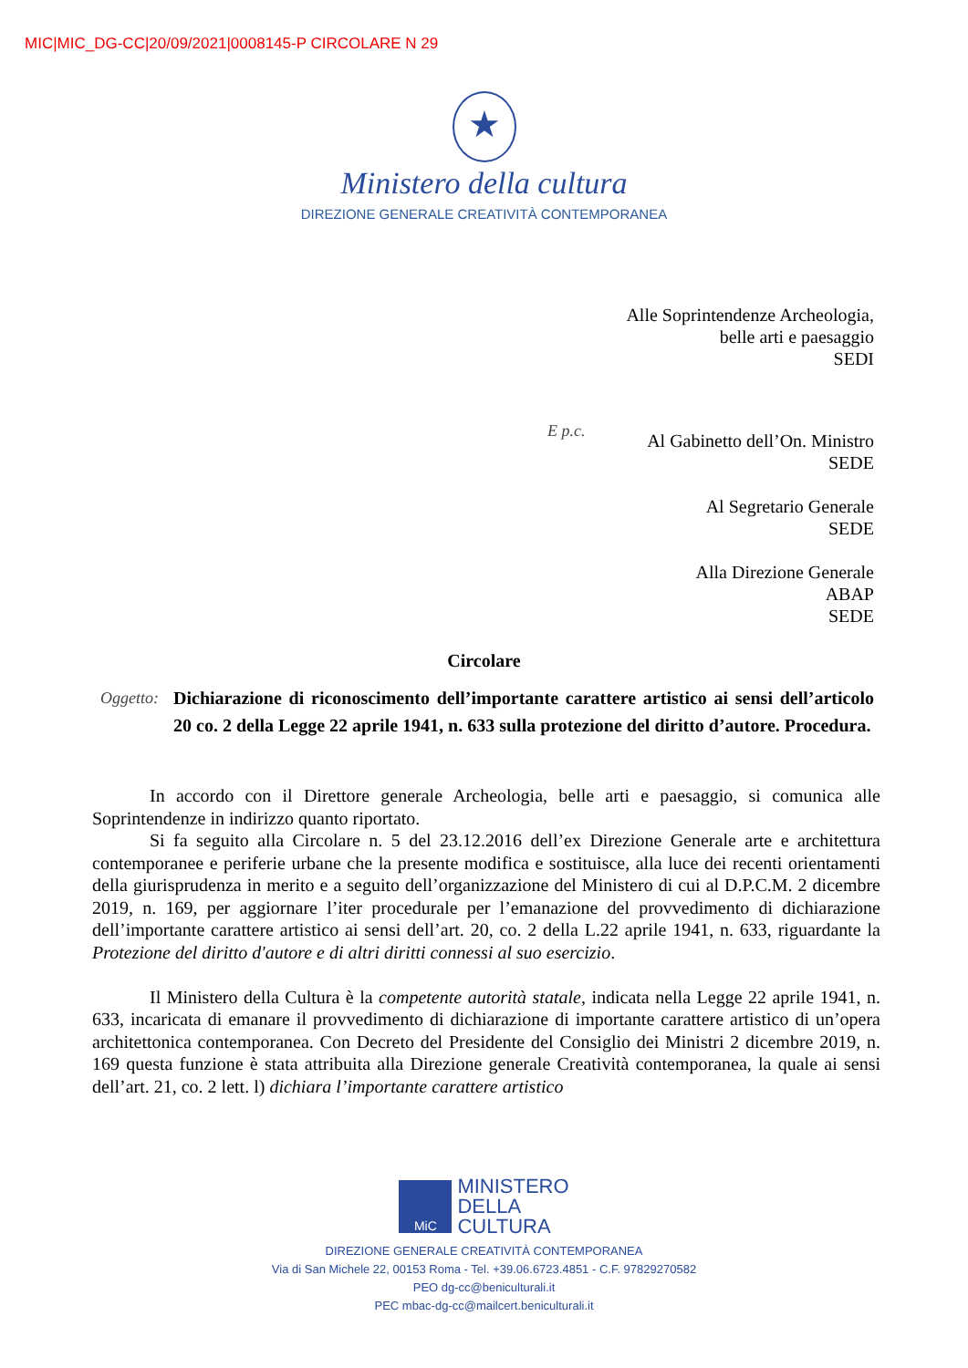MIC|MIC_DG-CC|20/09/2021|0008145-P CIRCOLARE N 29
★
Ministero della cultura
DIREZIONE GENERALE CREATIVITÀ CONTEMPORANEA
Alle Soprintendenze Archeologia,
belle arti e paesaggio
SEDI
E p.c.
Al Gabinetto dell’On. Ministro
SEDE
Al Segretario Generale
SEDE
Alla Direzione Generale
ABAP
SEDE
Circolare
Oggetto: Dichiarazione di riconoscimento dell’importante carattere artistico ai sensi dell’articolo 20 co. 2 della Legge 22 aprile 1941, n. 633 sulla protezione del diritto d’autore. Procedura.
In accordo con il Direttore generale Archeologia, belle arti e paesaggio, si comunica alle Soprintendenze in indirizzo quanto riportato.
Si fa seguito alla Circolare n. 5 del 23.12.2016 dell’ex Direzione Generale arte e architettura contemporanee e periferie urbane che la presente modifica e sostituisce, alla luce dei recenti orientamenti della giurisprudenza in merito e a seguito dell’organizzazione del Ministero di cui al D.P.C.M. 2 dicembre 2019, n. 169, per aggiornare l’iter procedurale per l’emanazione del provvedimento di dichiarazione dell’importante carattere artistico ai sensi dell’art. 20, co. 2 della L.22 aprile 1941, n. 633, riguardante la Protezione del diritto d'autore e di altri diritti connessi al suo esercizio.
Il Ministero della Cultura è la competente autorità statale, indicata nella Legge 22 aprile 1941, n. 633, incaricata di emanare il provvedimento di dichiarazione di importante carattere artistico di un’opera architettonica contemporanea. Con Decreto del Presidente del Consiglio dei Ministri 2 dicembre 2019, n. 169 questa funzione è stata attribuita alla Direzione generale Creatività contemporanea, la quale ai sensi dell’art. 21, co. 2 lett. l) dichiara l’importante carattere artistico
MiC
MINISTERO
DELLA
CULTURA
DIREZIONE GENERALE CREATIVITÀ CONTEMPORANEA
Via di San Michele 22, 00153 Roma - Tel. +39.06.6723.4851 - C.F. 97829270582
PEO dg-cc@beniculturali.it
PEC mbac-dg-cc@mailcert.beniculturali.it